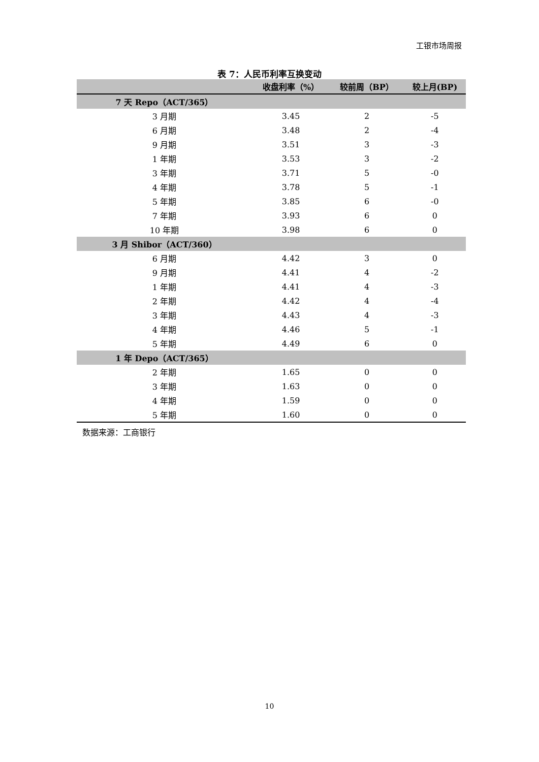工银市场周报
表 7：人民币利率互换变动
| | 收盘利率（%） | 较前周（BP） | 较上月(BP) |
| --- | --- | --- | --- |
| 7 天 Repo（ACT/365） | | | |
| 3 月期 | 3.45 | 2 | -5 |
| 6 月期 | 3.48 | 2 | -4 |
| 9 月期 | 3.51 | 3 | -3 |
| 1 年期 | 3.53 | 3 | -2 |
| 3 年期 | 3.71 | 5 | -0 |
| 4 年期 | 3.78 | 5 | -1 |
| 5 年期 | 3.85 | 6 | -0 |
| 7 年期 | 3.93 | 6 | 0 |
| 10 年期 | 3.98 | 6 | 0 |
| 3 月 Shibor（ACT/360） | | | |
| 6 月期 | 4.42 | 3 | 0 |
| 9 月期 | 4.41 | 4 | -2 |
| 1 年期 | 4.41 | 4 | -3 |
| 2 年期 | 4.42 | 4 | -4 |
| 3 年期 | 4.43 | 4 | -3 |
| 4 年期 | 4.46 | 5 | -1 |
| 5 年期 | 4.49 | 6 | 0 |
| 1 年 Depo（ACT/365） | | | |
| 2 年期 | 1.65 | 0 | 0 |
| 3 年期 | 1.63 | 0 | 0 |
| 4 年期 | 1.59 | 0 | 0 |
| 5 年期 | 1.60 | 0 | 0 |
数据来源：工商银行
10